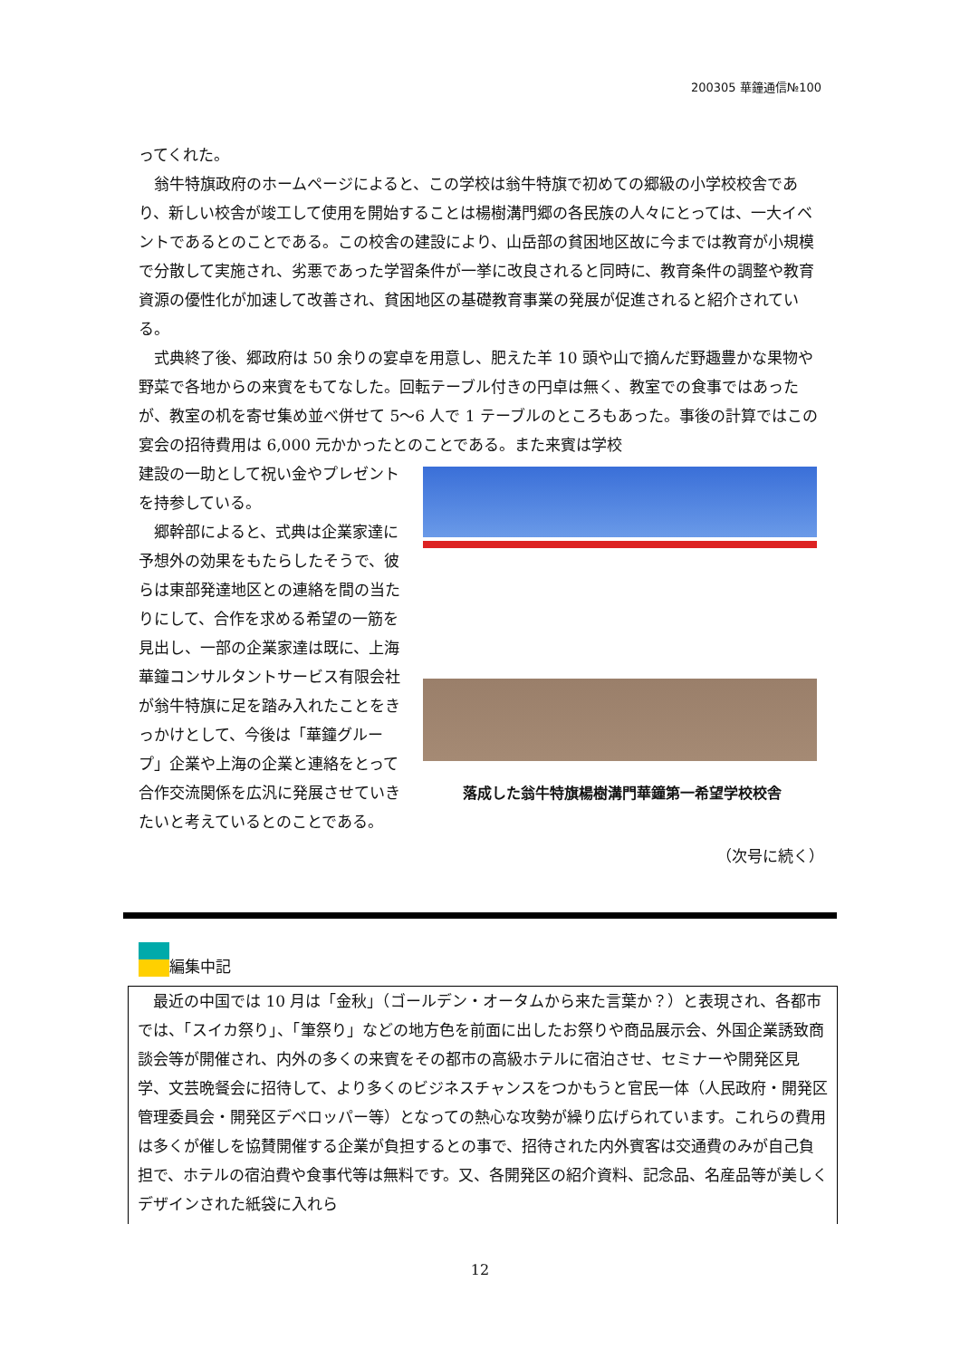200305 華鐘通信№100
ってくれた。
　翁牛特旗政府のホームページによると、この学校は翁牛特旗で初めての郷級の小学校校舎であり、新しい校舎が竣工して使用を開始することは楊樹溝門郷の各民族の人々にとっては、一大イベントであるとのことである。この校舎の建設により、山岳部の貧困地区故に今までは教育が小規模で分散して実施され、劣悪であった学習条件が一挙に改良されると同時に、教育条件の調整や教育資源の優性化が加速して改善され、貧困地区の基礎教育事業の発展が促進されると紹介されている。
　式典終了後、郷政府は 50 余りの宴卓を用意し、肥えた羊 10 頭や山で摘んだ野趣豊かな果物や野菜で各地からの来賓をもてなした。回転テーブル付きの円卓は無く、教室での食事ではあったが、教室の机を寄せ集め並べ併せて 5～6 人で 1 テーブルのところもあった。事後の計算ではこの宴会の招待費用は 6,000 元かかったとのことである。また来賓は学校
建設の一助として祝い金やプレゼントを持参している。
　郷幹部によると、式典は企業家達に予想外の効果をもたらしたそうで、彼らは東部発達地区との連絡を間の当たりにして、合作を求める希望の一筋を見出し、一部の企業家達は既に、上海華鐘コンサルタントサービス有限会社が翁牛特旗に足を踏み入れたことをきっかけとして、今後は「華鐘グループ」企業や上海の企業と連絡をとって合作交流関係を広汎に発展させていきたいと考えているとのことである。
落成した翁牛特旗楊樹溝門華鐘第一希望学校校舎
（次号に続く）
編集中記
　最近の中国では 10 月は「金秋」（ゴールデン・オータムから来た言葉か？）と表現され、各都市では、「スイカ祭り」、「筆祭り」などの地方色を前面に出したお祭りや商品展示会、外国企業誘致商談会等が開催され、内外の多くの来賓をその都市の高級ホテルに宿泊させ、セミナーや開発区見学、文芸晩餐会に招待して、より多くのビジネスチャンスをつかもうと官民一体（人民政府・開発区管理委員会・開発区デベロッパー等）となっての熱心な攻勢が繰り広げられています。これらの費用は多くが催しを協賛開催する企業が負担するとの事で、招待された内外賓客は交通費のみが自己負担で、ホテルの宿泊費や食事代等は無料です。又、各開発区の紹介資料、記念品、名産品等が美しくデザインされた紙袋に入れら
12